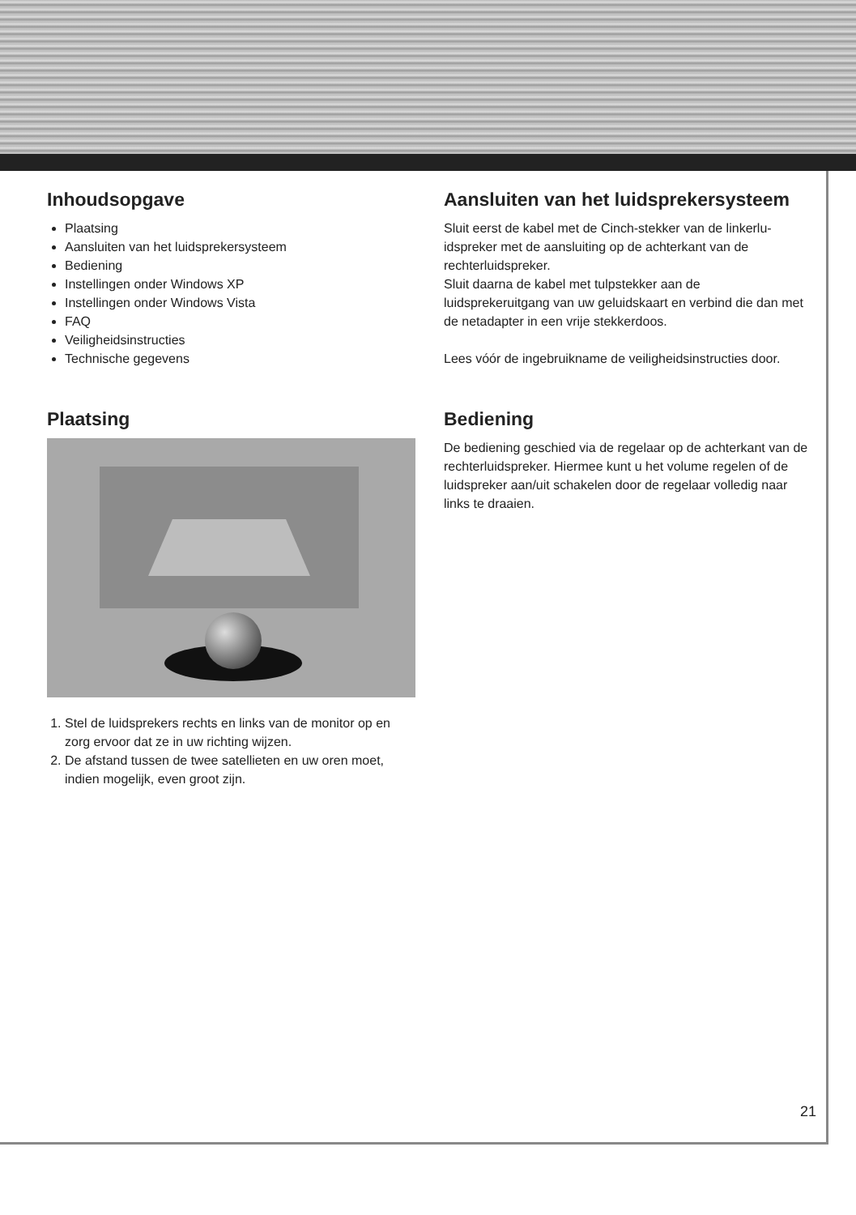Inhoudsopgave
Plaatsing
Aansluiten van het luidsprekersysteem
Bediening
Instellingen onder Windows XP
Instellingen onder Windows Vista
FAQ
Veiligheidsinstructies
Technische gegevens
Plaatsing
1. Stel de luidsprekers rechts en links van de monitor op en zorg ervoor dat ze in uw richting wijzen.
2. De afstand tussen de twee satellieten en uw oren moet, indien mogelijk, even groot zijn.
Aansluiten van het luidsprekersysteem
Sluit eerst de kabel met de Cinch-stekker van de linkerlu­idspreker met de aansluiting op de achterkant van de rechterluidspreker.
Sluit daarna de kabel met tulpstekker aan de luidsprekeruitgang van uw geluidskaart en verbind die dan met de netadapter in een vrije stekkerdoos.
Lees vóór de ingebruikname de veiligheidsinstructies door.
Bediening
De bediening geschied via de regelaar op de achterkant van de rechterluidspreker. Hiermee kunt u het volume regelen of de luidspreker aan/uit schakelen door de regelaar volledig naar links te draaien.
21